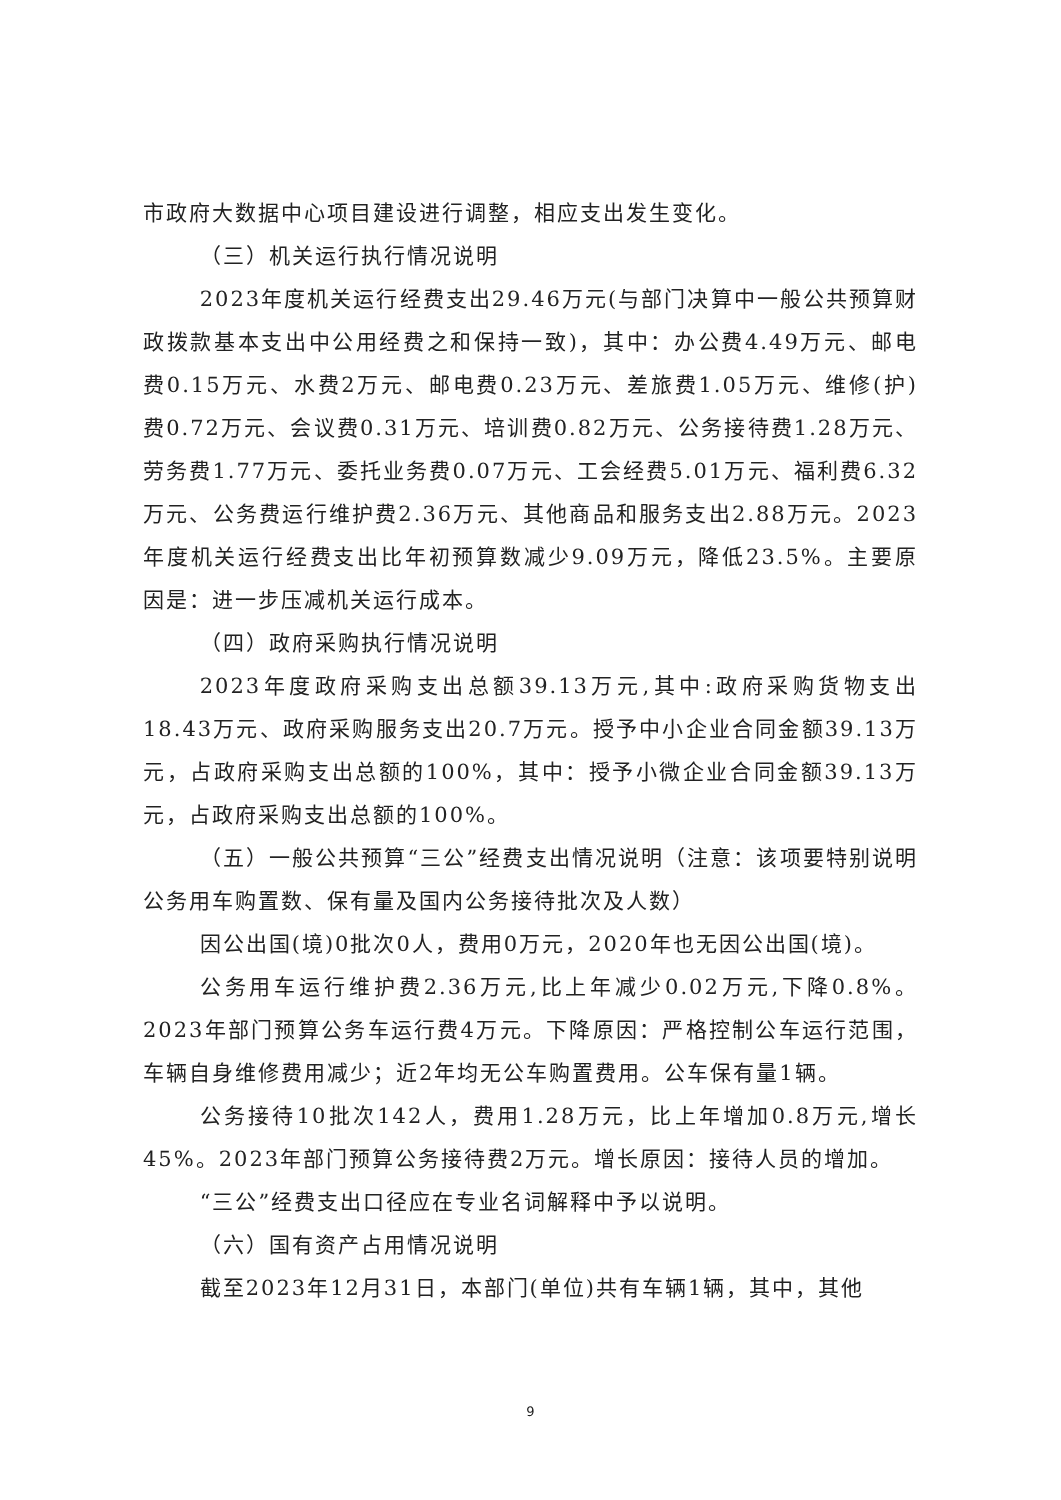市政府大数据中心项目建设进行调整，相应支出发生变化。
（三）机关运行执行情况说明
2023年度机关运行经费支出29.46万元(与部门决算中一般公共预算财政拨款基本支出中公用经费之和保持一致)，其中：办公费4.49万元、邮电费0.15万元、水费2万元、邮电费0.23万元、差旅费1.05万元、维修(护)费0.72万元、会议费0.31万元、培训费0.82万元、公务接待费1.28万元、劳务费1.77万元、委托业务费0.07万元、工会经费5.01万元、福利费6.32万元、公务费运行维护费2.36万元、其他商品和服务支出2.88万元。2023年度机关运行经费支出比年初预算数减少9.09万元，降低23.5%。主要原因是：进一步压减机关运行成本。
（四）政府采购执行情况说明
2023年度政府采购支出总额39.13万元,其中:政府采购货物支出18.43万元、政府采购服务支出20.7万元。授予中小企业合同金额39.13万元，占政府采购支出总额的100%，其中：授予小微企业合同金额39.13万元，占政府采购支出总额的100%。
（五）一般公共预算“三公”经费支出情况说明（注意：该项要特别说明公务用车购置数、保有量及国内公务接待批次及人数）
因公出国(境)0批次0人，费用0万元，2020年也无因公出国(境)。
公务用车运行维护费2.36万元,比上年减少0.02万元,下降0.8%。2023年部门预算公务车运行费4万元。下降原因：严格控制公车运行范围，车辆自身维修费用减少；近2年均无公车购置费用。公车保有量1辆。
公务接待10批次142人，费用1.28万元，比上年增加0.8万元,增长45%。2023年部门预算公务接待费2万元。增长原因：接待人员的增加。
“三公”经费支出口径应在专业名词解释中予以说明。
（六）国有资产占用情况说明
截至2023年12月31日，本部门(单位)共有车辆1辆，其中，其他
9